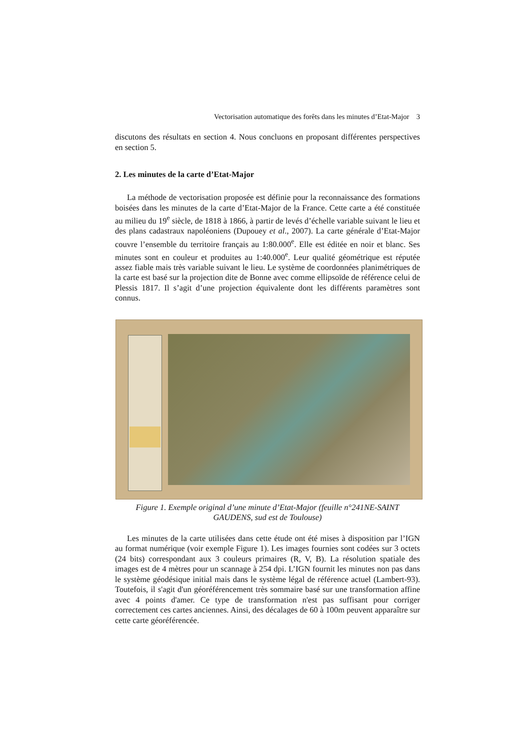Vectorisation automatique des forêts dans les minutes d’Etat-Major 3
discutons des résultats en section 4. Nous concluons en proposant différentes perspectives en section 5.
2. Les minutes de la carte d’Etat-Major
La méthode de vectorisation proposée est définie pour la reconnaissance des formations boisées dans les minutes de la carte d’Etat-Major de la France. Cette carte a été constituée au milieu du 19<sup>e</sup> siècle, de 1818 à 1866, à partir de levés d’échelle variable suivant le lieu et des plans cadastraux napoléoniens (Dupouey et al., 2007). La carte générale d’Etat-Major couvre l’ensemble du territoire français au 1:80.000<sup>e</sup>. Elle est éditée en noir et blanc. Ses minutes sont en couleur et produites au 1:40.000<sup>e</sup>. Leur qualité géométrique est réputée assez fiable mais très variable suivant le lieu. Le système de coordonnées planimétriques de la carte est basé sur la projection dite de Bonne avec comme ellipsoïde de référence celui de Plessis 1817. Il s’agit d’une projection équivalente dont les différents paramètres sont connus.
Figure 1. Exemple original d’une minute d’Etat-Major (feuille n°241NE-SAINT GAUDENS, sud est de Toulouse)
Les minutes de la carte utilisées dans cette étude ont été mises à disposition par l’IGN au format numérique (voir exemple Figure 1). Les images fournies sont codées sur 3 octets (24 bits) correspondant aux 3 couleurs primaires (R, V, B). La résolution spatiale des images est de 4 mètres pour un scannage à 254 dpi. L’IGN fournit les minutes non pas dans le système géodésique initial mais dans le système légal de référence actuel (Lambert-93). Toutefois, il s'agit d'un géoréférencement très sommaire basé sur une transformation affine avec 4 points d'amer. Ce type de transformation n'est pas suffisant pour corriger correctement ces cartes anciennes. Ainsi, des décalages de 60 à 100m peuvent apparaître sur cette carte géoréférencée.